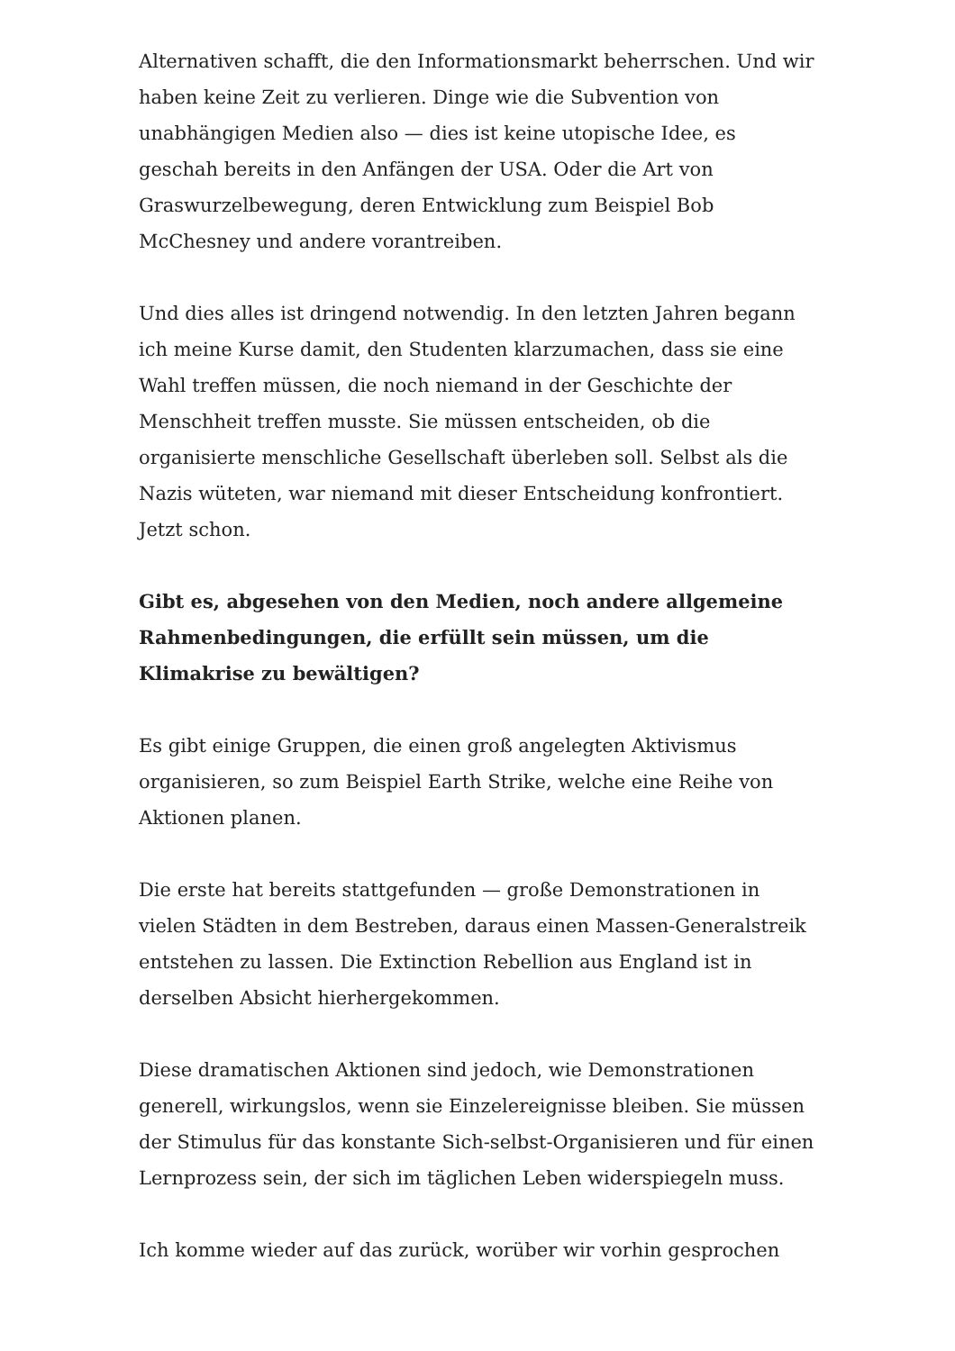Alternativen schafft, die den Informationsmarkt beherrschen. Und wir haben keine Zeit zu verlieren. Dinge wie die Subvention von unabhängigen Medien also — dies ist keine utopische Idee, es geschah bereits in den Anfängen der USA. Oder die Art von Graswurzelbewegung, deren Entwicklung zum Beispiel Bob McChesney und andere vorantreiben.
Und dies alles ist dringend notwendig. In den letzten Jahren begann ich meine Kurse damit, den Studenten klarzumachen, dass sie eine Wahl treffen müssen, die noch niemand in der Geschichte der Menschheit treffen musste. Sie müssen entscheiden, ob die organisierte menschliche Gesellschaft überleben soll. Selbst als die Nazis wüteten, war niemand mit dieser Entscheidung konfrontiert. Jetzt schon.
Gibt es, abgesehen von den Medien, noch andere allgemeine Rahmenbedingungen, die erfüllt sein müssen, um die Klimakrise zu bewältigen?
Es gibt einige Gruppen, die einen groß angelegten Aktivismus organisieren, so zum Beispiel Earth Strike, welche eine Reihe von Aktionen planen.
Die erste hat bereits stattgefunden — große Demonstrationen in vielen Städten in dem Bestreben, daraus einen Massen-Generalstreik entstehen zu lassen. Die Extinction Rebellion aus England ist in derselben Absicht hierhergekommen.
Diese dramatischen Aktionen sind jedoch, wie Demonstrationen generell, wirkungslos, wenn sie Einzelereignisse bleiben. Sie müssen der Stimulus für das konstante Sich-selbst-Organisieren und für einen Lernprozess sein, der sich im täglichen Leben widerspiegeln muss.
Ich komme wieder auf das zurück, worüber wir vorhin gesprochen